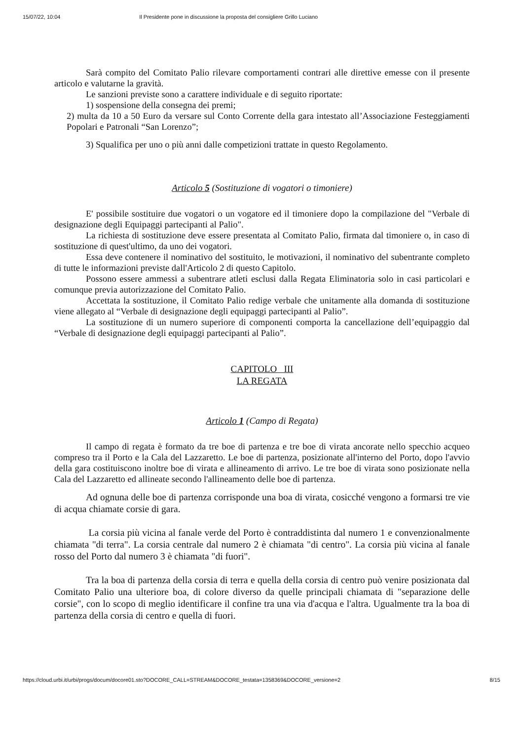15/07/22, 10:04 Il Presidente pone in discussione la proposta del consigliere Grillo Luciano
Sarà compito del Comitato Palio rilevare comportamenti contrari alle direttive emesse con il presente articolo e valutarne la gravità.
Le sanzioni previste sono a carattere individuale e di seguito riportate:
1) sospensione della consegna dei premi;
2) multa da 10 a 50 Euro da versare sul Conto Corrente della gara intestato all’Associazione Festeggiamenti Popolari e Patronali “San Lorenzo”;
3) Squalifica per uno o più anni dalle competizioni trattate in questo Regolamento.
Articolo 5 (Sostituzione di vogatori o timoniere)
E' possibile sostituire due vogatori o un vogatore ed il timoniere dopo la compilazione del "Verbale di designazione degli Equipaggi partecipanti al Palio".
La richiesta di sostituzione deve essere presentata al Comitato Palio, firmata dal timoniere o, in caso di sostituzione di quest'ultimo, da uno dei vogatori.
Essa deve contenere il nominativo del sostituito, le motivazioni, il nominativo del subentrante completo di tutte le informazioni previste dall'Articolo 2 di questo Capitolo.
Possono essere ammessi a subentrare atleti esclusi dalla Regata Eliminatoria solo in casi particolari e comunque previa autorizzazione del Comitato Palio.
Accettata la sostituzione, il Comitato Palio redige verbale che unitamente alla domanda di sostituzione viene allegato al “Verbale di designazione degli equipaggi partecipanti al Palio”.
La sostituzione di un numero superiore di componenti comporta la cancellazione dell’equipaggio dal “Verbale di designazione degli equipaggi partecipanti al Palio”.
CAPITOLO III
LA REGATA
Articolo 1 (Campo di Regata)
Il campo di regata è formato da tre boe di partenza e tre boe di virata ancorate nello specchio acqueo compreso tra il Porto e la Cala del Lazzaretto. Le boe di partenza, posizionate all'interno del Porto, dopo l'avvio della gara costituiscono inoltre boe di virata e allineamento di arrivo. Le tre boe di virata sono posizionate nella Cala del Lazzaretto ed allineate secondo l'allineamento delle boe di partenza.
Ad ognuna delle boe di partenza corrisponde una boa di virata, cosicché vengono a formarsi tre vie di acqua chiamate corsie di gara.
La corsia più vicina al fanale verde del Porto è contraddistinta dal numero 1 e convenzionalmente chiamata "di terra". La corsia centrale dal numero 2 è chiamata "di centro". La corsia più vicina al fanale rosso del Porto dal numero 3 è chiamata "di fuori".
Tra la boa di partenza della corsia di terra e quella della corsia di centro può venire posizionata dal Comitato Palio una ulteriore boa, di colore diverso da quelle principali chiamata di "separazione delle corsie", con lo scopo di meglio identificare il confine tra una via d'acqua e l'altra. Ugualmente tra la boa di partenza della corsia di centro e quella di fuori.
https://cloud.urbi.it/urbi/progs/docum/docore01.sto?DOCORE_CALL=STREAM&DOCORE_testata=1358369&DOCORE_versione=2 8/15